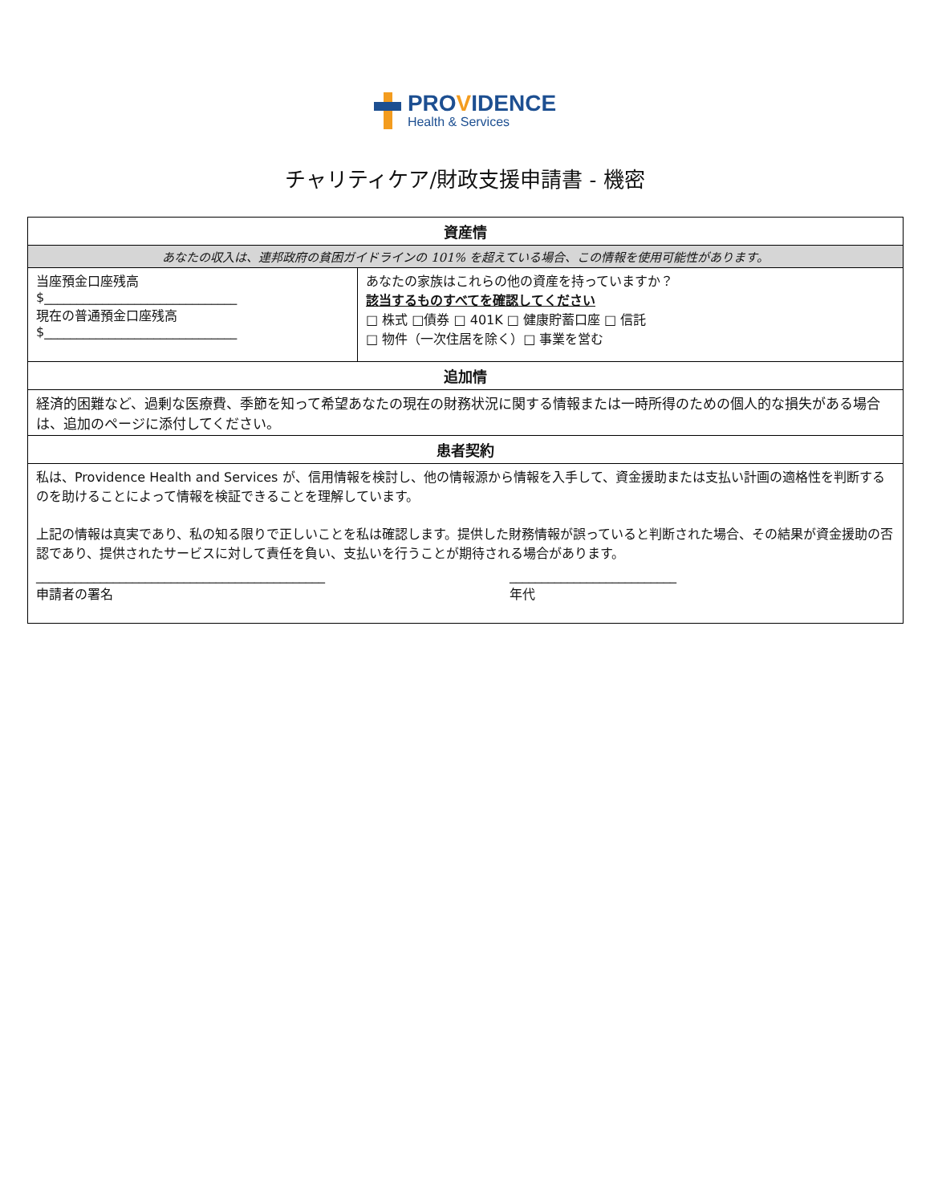PROVIDENCE
Health & Services
チャリティケア/財政支援申請書 - 機密
| 資産情 | |
| --- | --- |
| あなたの収入は、連邦政府の貧困ガイドラインの 101% を超えている場合、この情報を使用可能性があります。 | |
| 当座預金口座残高 $______________________________ 現在の普通預金口座残高 $______________________________ | あなたの家族はこれらの他の資産を持っていますか？ 該当するものすべてを確認してください □ 株式 □債券 □ 401K □ 健康貯蓄口座 □ 信託 □ 物件（一次住居を除く）□ 事業を営む |
| 追加情 | |
| 経済的困難など、過剰な医療費、季節を知って希望あなたの現在の財務状況に関する情報または一時所得のための個人的な損失がある場合は、追加のページに添付してください。 | |
| 患者契約 | |
| 私は、Providence Health and Services が、信用情報を検討し、他の情報源から情報を入手して、資金援助または支払い計画の適格性を判断するのを助けることによって情報を検証できることを理解しています。 上記の情報は真実であり、私の知る限りで正しいことを私は確認します。提供した財務情報が誤っていると判断された場合、その結果が資金援助の否認であり、提供されたサービスに対して責任を負い、支払いを行うことが期待される場合があります。 _____________________________________________ 申請者の署名 __________________________ 年代 | |